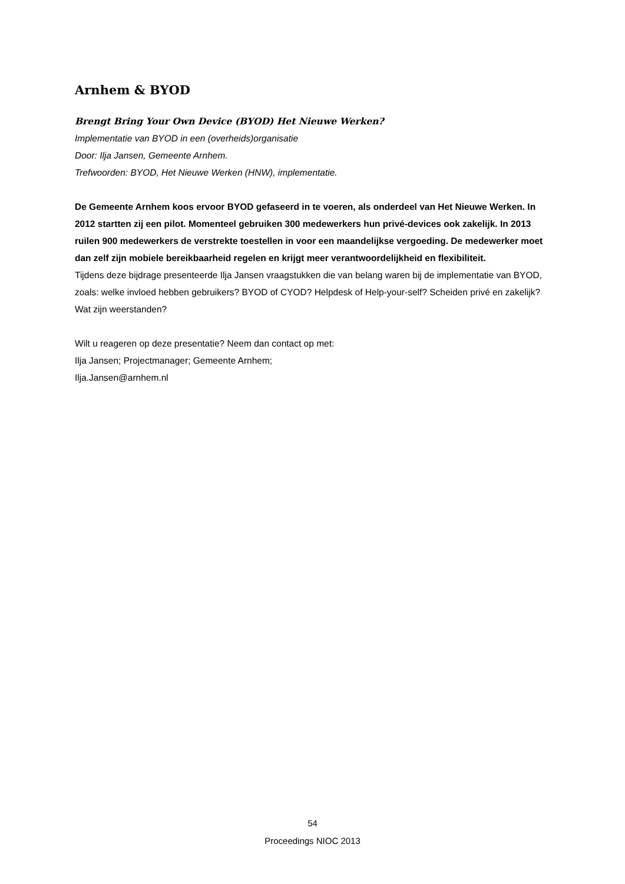Arnhem & BYOD
Brengt Bring Your Own Device (BYOD) Het Nieuwe Werken?
Implementatie van BYOD in een (overheids)organisatie
Door: Ilja Jansen, Gemeente Arnhem.
Trefwoorden: BYOD, Het Nieuwe Werken (HNW), implementatie.
De Gemeente Arnhem koos ervoor BYOD gefaseerd in te voeren, als onderdeel van Het Nieuwe Werken. In 2012 startten zij een pilot. Momenteel gebruiken 300 medewerkers hun privé-devices ook zakelijk. In 2013 ruilen 900 medewerkers de verstrekte toestellen in voor een maandelijkse vergoeding. De medewerker moet dan zelf zijn mobiele bereikbaarheid regelen en krijgt meer verantwoordelijkheid en flexibiliteit.
Tijdens deze bijdrage presenteerde Ilja Jansen vraagstukken die van belang waren bij de implementatie van BYOD, zoals: welke invloed hebben gebruikers? BYOD of CYOD? Helpdesk of Help-your-self? Scheiden privé en zakelijk? Wat zijn weerstanden?
Wilt u reageren op deze presentatie? Neem dan contact op met:
Ilja Jansen; Projectmanager; Gemeente Arnhem;
Ilja.Jansen@arnhem.nl
54
Proceedings NIOC 2013